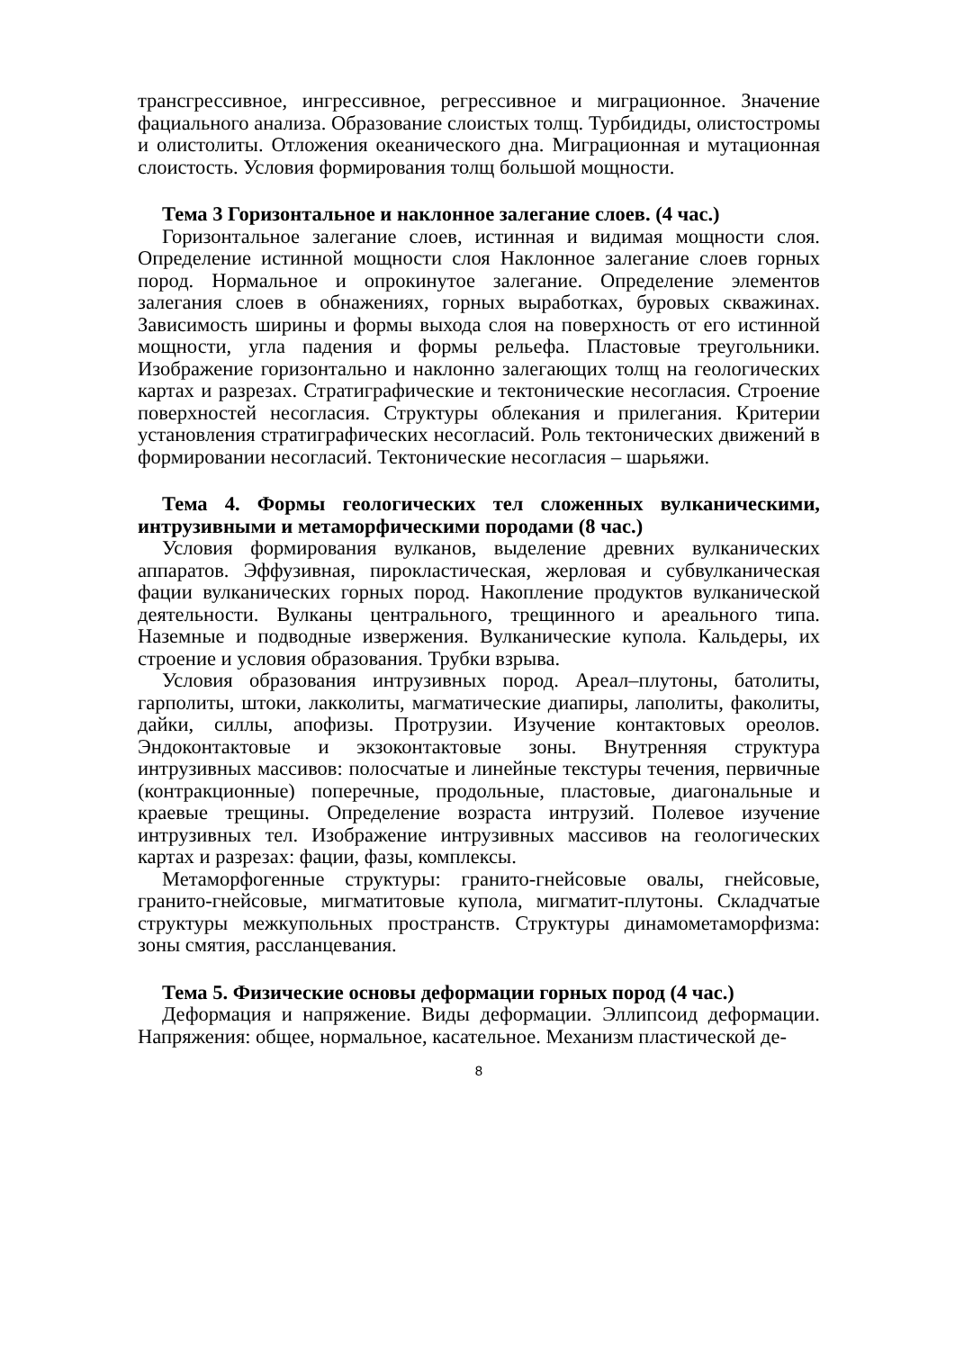трансгрессивное, ингрессивное, регрессивное и миграционное. Значение фациального анализа. Образование слоистых толщ. Турбидиды, олистостромы и олистолиты. Отложения океанического дна. Миграционная и мутационная слоистость. Условия формирования толщ большой мощности.
Тема 3 Горизонтальное и наклонное залегание слоев. (4 час.)
Горизонтальное залегание слоев, истинная и видимая мощности слоя. Определение истинной мощности слоя Наклонное залегание слоев горных пород. Нормальное и опрокинутое залегание. Определение элементов залегания слоев в обнажениях, горных выработках, буровых скважинах. Зависимость ширины и формы выхода слоя на поверхность от его истинной мощности, угла падения и формы рельефа. Пластовые треугольники. Изображение горизонтально и наклонно залегающих толщ на геологических картах и разрезах. Стратиграфические и тектонические несогласия. Строение поверхностей несогласия. Структуры облекания и прилегания. Критерии установления стратиграфических несогласий. Роль тектонических движений в формировании несогласий. Тектонические несогласия – шарьяжи.
Тема 4. Формы геологических тел сложенных вулканическими, интрузивными и метаморфическими породами (8 час.)
Условия формирования вулканов, выделение древних вулканических аппаратов. Эффузивная, пирокластическая, жерловая и субвулканическая фации вулканических горных пород. Накопление продуктов вулканической деятельности. Вулканы центрального, трещинного и ареального типа. Наземные и подводные извержения. Вулканические купола. Кальдеры, их строение и условия образования. Трубки взрыва.
Условия образования интрузивных пород. Ареал–плутоны, батолиты, гарполиты, штоки, лакколиты, магматические диапиры, лаполиты, факолиты, дайки, силлы, апофизы. Протрузии. Изучение контактовых ореолов. Эндоконтактовые и экзоконтактовые зоны. Внутренняя структура интрузивных массивов: полосчатые и линейные текстуры течения, первичные (контракционные) поперечные, продольные, пластовые, диагональные и краевые трещины. Определение возраста интрузий. Полевое изучение интрузивных тел. Изображение интрузивных массивов на геологических картах и разрезах: фации, фазы, комплексы.
Метаморфогенные структуры: гранито-гнейсовые овалы, гнейсовые, гранито-гнейсовые, мигматитовые купола, мигматит-плутоны. Складчатые структуры межкупольных пространств. Структуры динамометаморфизма: зоны смятия, рассланцевания.
Тема 5. Физические основы деформации горных пород (4 час.)
Деформация и напряжение. Виды деформации. Эллипсоид деформации. Напряжения: общее, нормальное, касательное. Механизм пластической де-
8